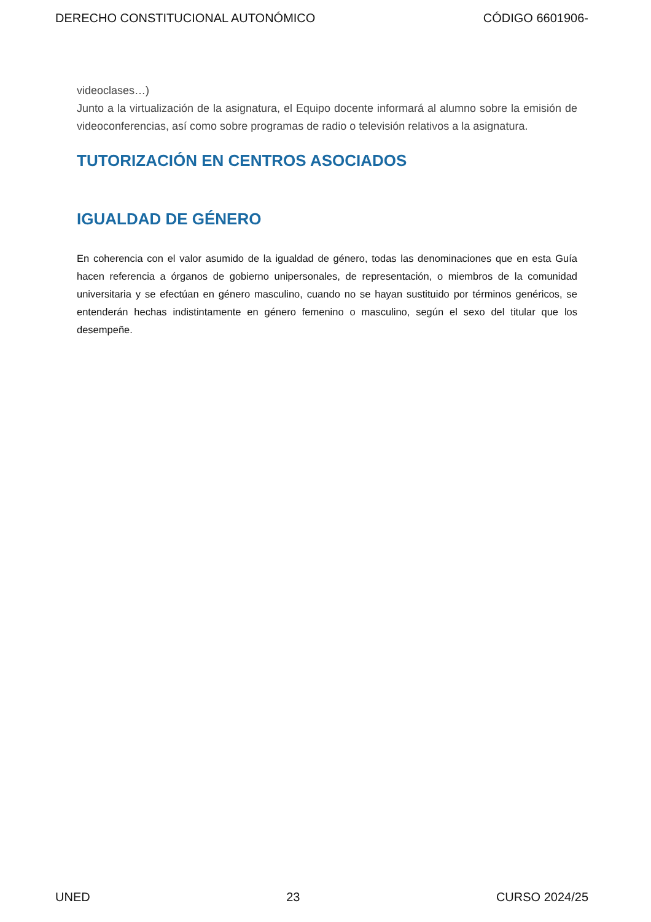DERECHO CONSTITUCIONAL AUTONÓMICO CÓDIGO 6601906-
videoclases…)
Junto a la virtualización de la asignatura, el Equipo docente informará al alumno sobre la emisión de videoconferencias, así como sobre programas de radio o televisión relativos a la asignatura.
TUTORIZACIÓN EN CENTROS ASOCIADOS
IGUALDAD DE GÉNERO
En coherencia con el valor asumido de la igualdad de género, todas las denominaciones que en esta Guía hacen referencia a órganos de gobierno unipersonales, de representación, o miembros de la comunidad universitaria y se efectúan en género masculino, cuando no se hayan sustituido por términos genéricos, se entenderán hechas indistintamente en género femenino o masculino, según el sexo del titular que los desempeñe.
UNED 23 CURSO 2024/25